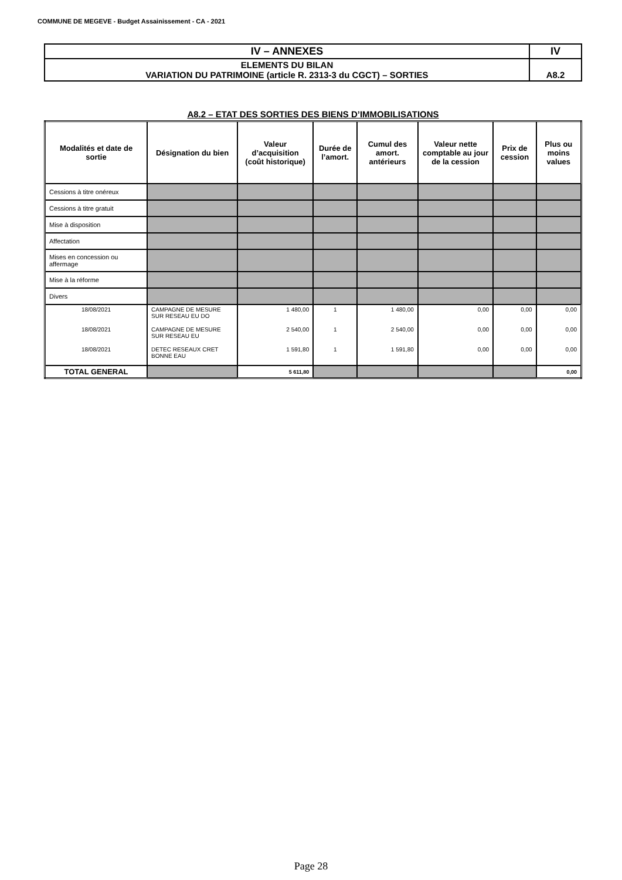COMMUNE DE MEGEVE - Budget Assainissement - CA - 2021
| IV – ANNEXES | IV |
| ELEMENTS DU BILAN VARIATION DU PATRIMOINE (article R. 2313-3 du CGCT) – SORTIES | A8.2 |
A8.2 – ETAT DES SORTIES DES BIENS D’IMMOBILISATIONS
| Modalités et date de sortie | Désignation du bien | Valeur d’acquisition (coût historique) | Durée de l’amort. | Cumul des amort. antérieurs | Valeur nette comptable au jour de la cession | Prix de cession | Plus ou moins values |
| --- | --- | --- | --- | --- | --- | --- | --- |
| Cessions à titre onéreux | | | | | | | |
| Cessions à titre gratuit | | | | | | | |
| Mise à disposition | | | | | | | |
| Affectation | | | | | | | |
| Mises en concession ou affermage | | | | | | | |
| Mise à la réforme | | | | | | | |
| Divers | | | | | | | |
| 18/08/2021 | CAMPAGNE DE MESURE SUR RESEAU EU DO | 1 480,00 | 1 | 1 480,00 | 0,00 | 0,00 | 0,00 |
| 18/08/2021 | CAMPAGNE DE MESURE SUR RESEAU EU | 2 540,00 | 1 | 2 540,00 | 0,00 | 0,00 | 0,00 |
| 18/08/2021 | DETEC RESEAUX CRET BONNE EAU | 1 591,80 | 1 | 1 591,80 | 0,00 | 0,00 | 0,00 |
| TOTAL GENERAL | | 5 611,80 | | | | | 0,00 |
Page 28